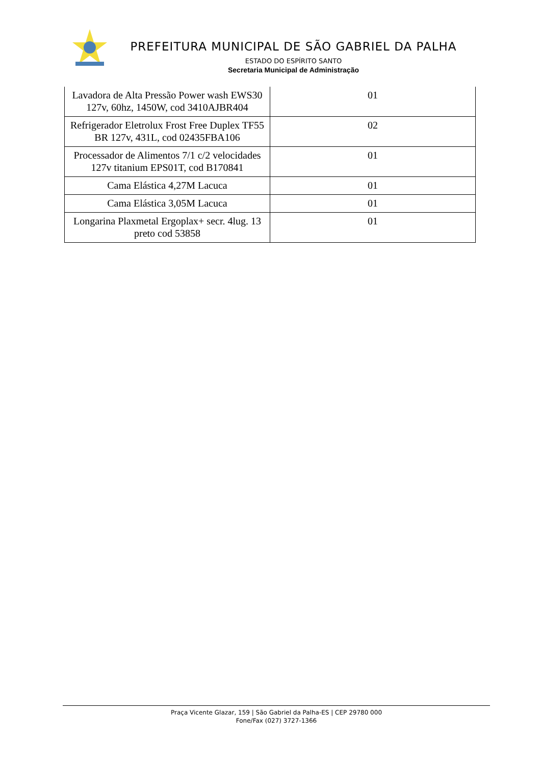PREFEITURA MUNICIPAL DE SÃO GABRIEL DA PALHA
ESTADO DO ESPÍRITO SANTO
Secretaria Municipal de Administração
| Lavadora de Alta Pressão Power wash EWS30 127v, 60hz, 1450W, cod 3410AJBR404 | 01 |
| Refrigerador Eletrolux Frost Free Duplex TF55 BR 127v, 431L, cod 02435FBA106 | 02 |
| Processador de Alimentos 7/1 c/2 velocidades 127v titanium EPS01T, cod B170841 | 01 |
| Cama Elástica 4,27M Lacuca | 01 |
| Cama Elástica 3,05M Lacuca | 01 |
| Longarina Plaxmetal Ergoplax+ secr. 4lug. 13 preto cod 53858 | 01 |
Praça Vicente Glazar, 159 | São Gabriel da Palha-ES | CEP 29780 000
Fone/Fax (027) 3727-1366